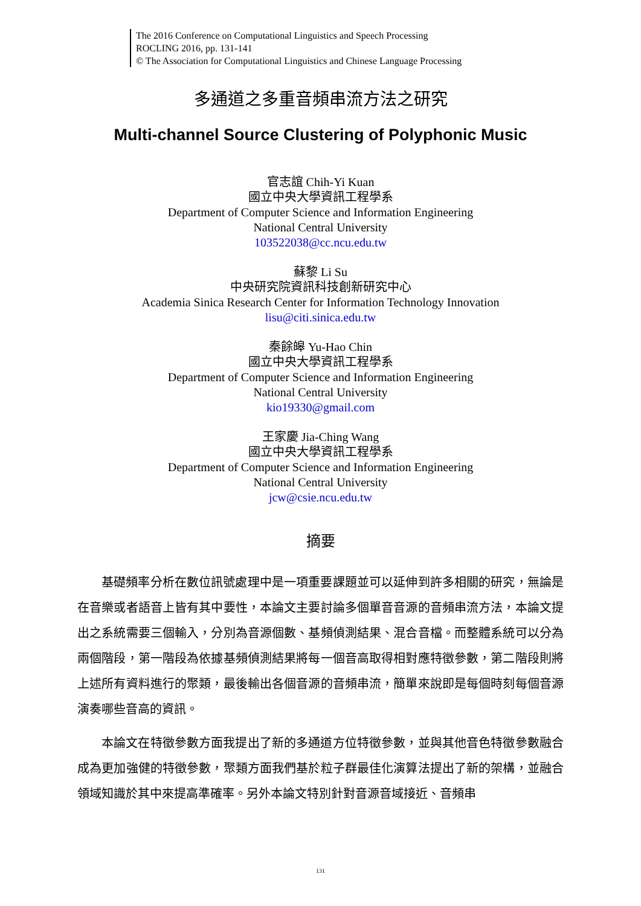The 2016 Conference on Computational Linguistics and Speech Processing
ROCLING 2016, pp. 131-141
© The Association for Computational Linguistics and Chinese Language Processing
多通道之多重音頻串流方法之研究
Multi-channel Source Clustering of Polyphonic Music
官志誼 Chih-Yi Kuan
國立中央大學資訊工程學系
Department of Computer Science and Information Engineering
National Central University
103522038@cc.ncu.edu.tw
蘇黎 Li Su
中央研究院資訊科技創新研究中心
Academia Sinica Research Center for Information Technology Innovation
lisu@citi.sinica.edu.tw
秦餘皞 Yu-Hao Chin
國立中央大學資訊工程學系
Department of Computer Science and Information Engineering
National Central University
kio19330@gmail.com
王家慶 Jia-Ching Wang
國立中央大學資訊工程學系
Department of Computer Science and Information Engineering
National Central University
jcw@csie.ncu.edu.tw
摘要
基礎頻率分析在數位訊號處理中是一項重要課題並可以延伸到許多相關的研究，無論是在音樂或者語音上皆有其中要性，本論文主要討論多個單音音源的音頻串流方法，本論文提出之系統需要三個輸入，分別為音源個數、基頻偵測結果、混合音檔。而整體系統可以分為兩個階段，第一階段為依據基頻偵測結果將每一個音高取得相對應特徵參數，第二階段則將上述所有資料進行的聚類，最後輸出各個音源的音頻串流，簡單來說即是每個時刻每個音源演奏哪些音高的資訊。
本論文在特徵參數方面我提出了新的多通道方位特徵參數，並與其他音色特徵參數融合成為更加強健的特徵參數，聚類方面我們基於粒子群最佳化演算法提出了新的架構，並融合領域知識於其中來提高準確率。另外本論文特別針對音源音域接近、音頻串
131